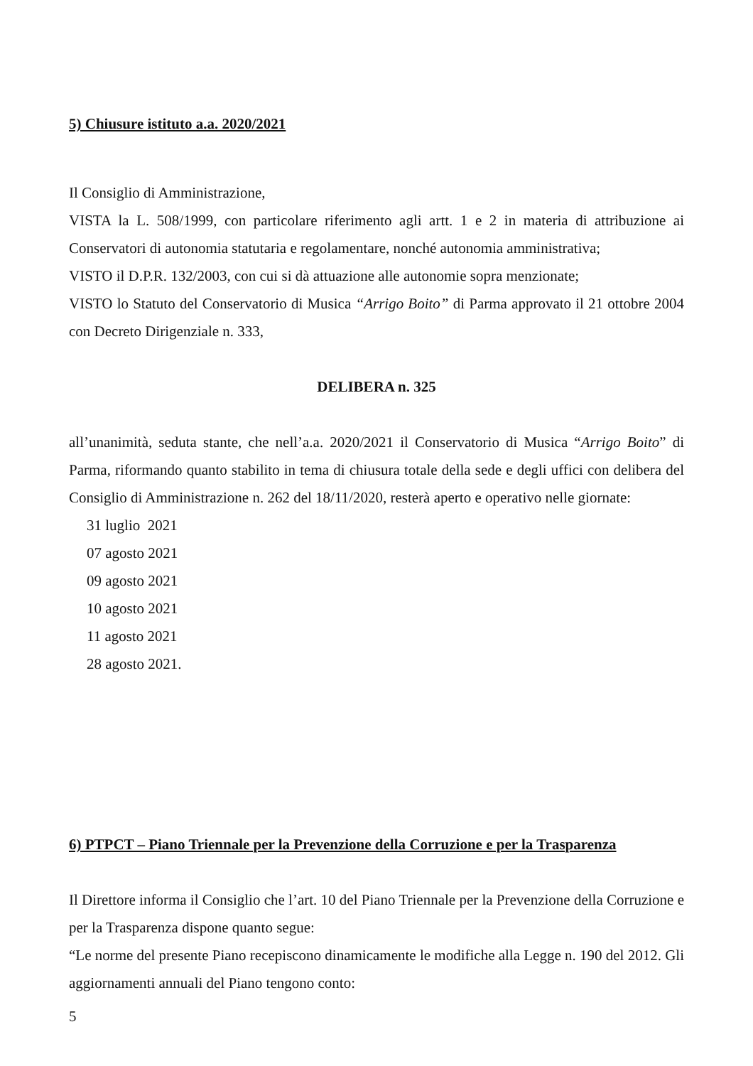5) Chiusure istituto a.a. 2020/2021
Il Consiglio di Amministrazione,
VISTA la L. 508/1999, con particolare riferimento agli artt. 1 e 2 in materia di attribuzione ai Conservatori di autonomia statutaria e regolamentare, nonché autonomia amministrativa;
VISTO il D.P.R. 132/2003, con cui si dà attuazione alle autonomie sopra menzionate;
VISTO lo Statuto del Conservatorio di Musica “Arrigo Boito” di Parma approvato il 21 ottobre 2004 con Decreto Dirigenziale n. 333,
DELIBERA n. 325
all’unanimità, seduta stante, che nell’a.a. 2020/2021 il Conservatorio di Musica “Arrigo Boito” di Parma, riformando quanto stabilito in tema di chiusura totale della sede e degli uffici con delibera del Consiglio di Amministrazione n. 262 del 18/11/2020, resterà aperto e operativo nelle giornate:
31 luglio 2021
07 agosto 2021
09 agosto 2021
10 agosto 2021
11 agosto 2021
28 agosto 2021.
6) PTPCT – Piano Triennale per la Prevenzione della Corruzione e per la Trasparenza
Il Direttore informa il Consiglio che l’art. 10 del Piano Triennale per la Prevenzione della Corruzione e per la Trasparenza dispone quanto segue:
“Le norme del presente Piano recepiscono dinamicamente le modifiche alla Legge n. 190 del 2012. Gli aggiornamenti annuali del Piano tengono conto:
5